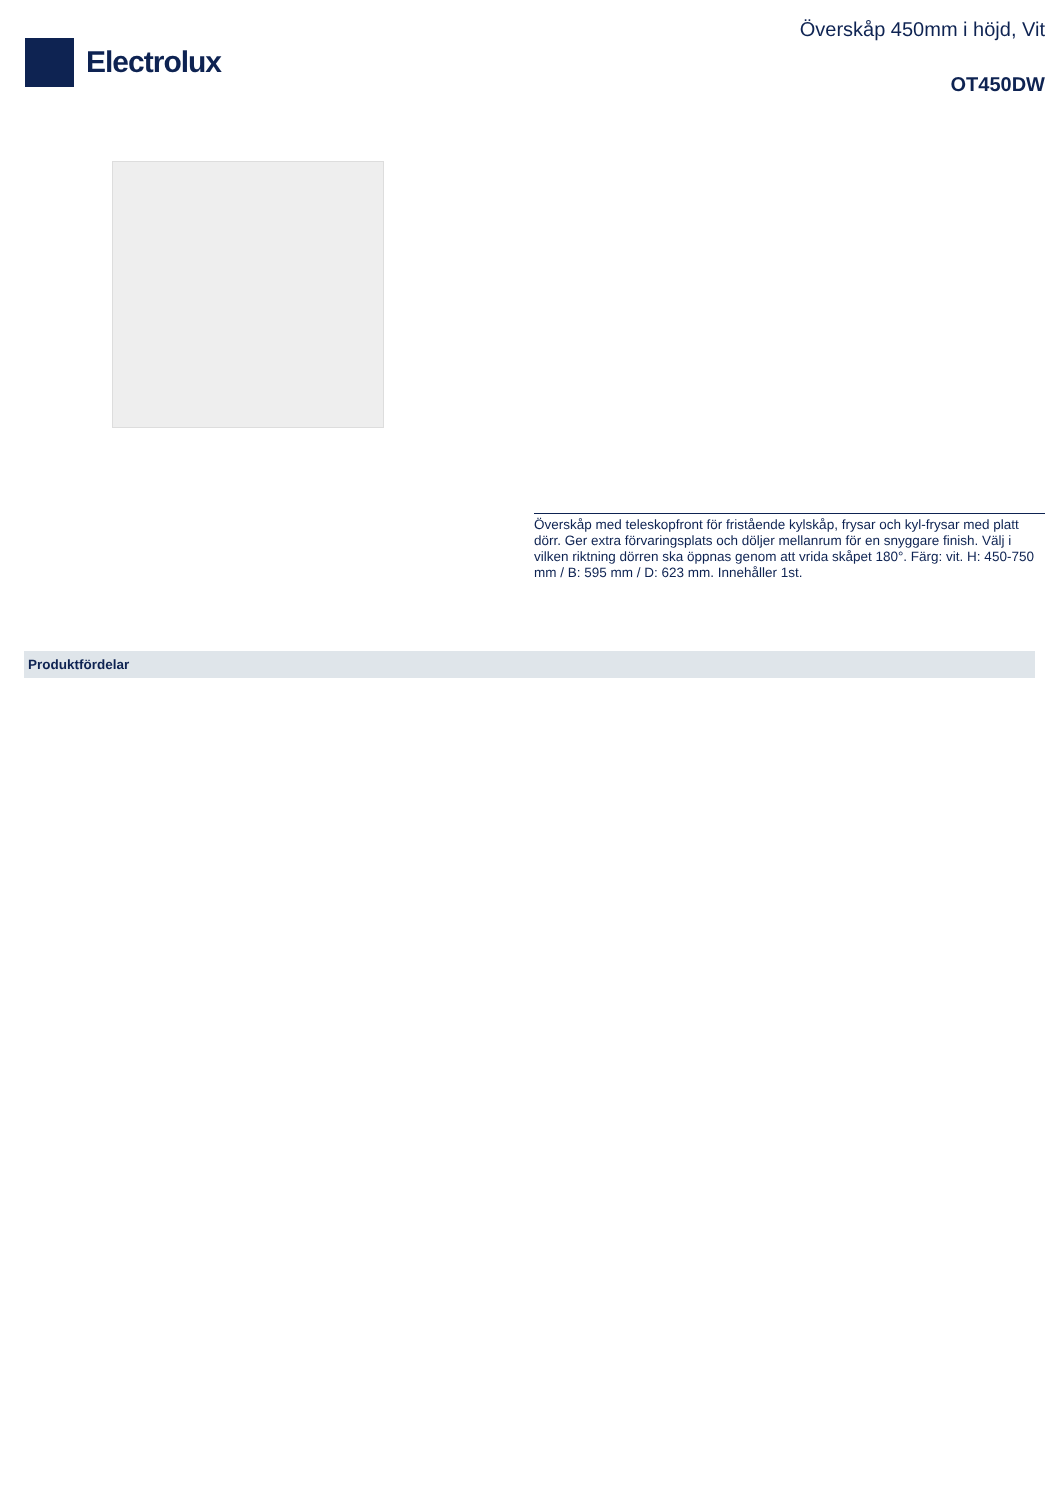Electrolux
Överskåp 450mm i höjd, Vit
OT450DW
Överskåp med teleskopfront för fristående kylskåp, frysar och kyl-frysar med platt dörr. Ger extra förvaringsplats och döljer mellanrum för en snyggare finish. Välj i vilken riktning dörren ska öppnas genom att vrida skåpet 180°. Färg: vit. H: 450-750 mm / B: 595 mm / D: 623 mm. Innehåller 1st.
Produktfördelar